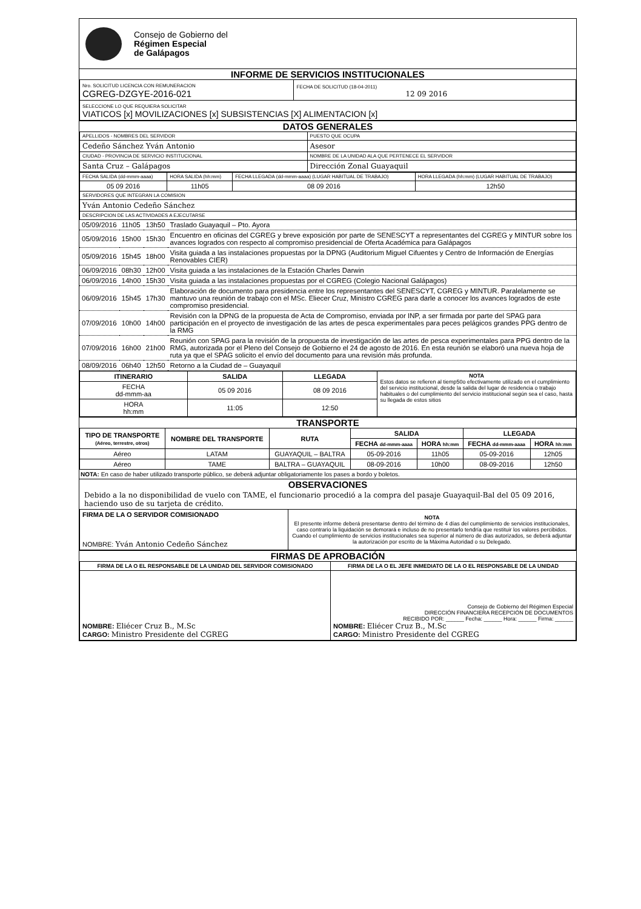Consejo de Gobierno del
Régimen Especial
de Galápagos
INFORME DE SERVICIOS INSTITUCIONALES
| Nro. SOLICITUD LICENCIA CON REMUNERACION CGREG-DZGYE-2016-021 | FECHA DE SOLICITUD (18-04-2011) 12 09 2016 |
| SELECCIONE LO QUE REQUIERA SOLICITAR VIATICOS [x] MOVILIZACIONES [x] SUBSISTENCIAS [X] ALIMENTACION [x] | |
DATOS GENERALES
| APELLIDOS - NOMBRES DEL SERVIDOR | PUESTO QUE OCUPA |
| Cedeño Sánchez Yván Antonio | Asesor |
| CIUDAD - PROVINCIA DE SERVICIO INSTITUCIONAL | NOMBRE DE LA UNIDAD ALA QUE PERTENECE EL SERVIDOR |
| Santa Cruz – Galápagos | Dirección Zonal Guayaquil |
| FECHA SALIDA (dd-mmm-aaaa) | HORA SALIDA (hh:mm) | FECHA LLEGADA (dd-mmm-aaaa) (LUGAR HABITUAL DE TRABAJO) | HORA LLEGADA (hh:mm) (LUGAR HABITUAL DE TRABAJO) |
| 05 09 2016 | 11h05 | 08 09 2016 | 12h50 |
| SERVIDORES QUE INTEGRAN LA COMISION | | | |
| Yván Antonio Cedeño Sánchez | | | |
| DESCRIPCION DE LAS ACTIVIDADES A EJECUTARSE | | | |
| 05/09/2016 | 11h05 | 13h50 | Traslado Guayaquil – Pto. Ayora |
| 05/09/2016 | 15h00 | 15h30 | Encuentro en oficinas del CGREG y breve exposición por parte de SENESCYT a representantes del CGREG y MINTUR sobre los avances logrados con respecto al compromiso presidencial de Oferta Académica para Galápagos |
| 05/09/2016 | 15h45 | 18h00 | Visita guiada a las instalaciones propuestas por la DPNG (Auditorium Miguel Cifuentes y Centro de Información de Energías Renovables CIER) |
| 06/09/2016 | 08h30 | 12h00 | Visita guiada a las instalaciones de la Estación Charles Darwin |
| 06/09/2016 | 14h00 | 15h30 | Visita guiada a las instalaciones propuestas por el CGREG (Colegio Nacional Galápagos) |
| 06/09/2016 | 15h45 | 17h30 | Elaboración de documento para presidencia entre los representantes del SENESCYT, CGREG y MINTUR. Paralelamente se mantuvo una reunión de trabajo con el MSc. Eliecer Cruz, Ministro CGREG para darle a conocer los avances logrados de este compromiso presidencial. |
| 07/09/2016 | 10h00 | 14h00 | Revisión con la DPNG de la propuesta de Acta de Compromiso, enviada por INP, a ser firmada por parte del SPAG para participación en el proyecto de investigación de las artes de pesca experimentales para peces pelágicos grandes PPG dentro de la RMG |
| 07/09/2016 | 16h00 | 21h00 | Reunión con SPAG para la revisión de la propuesta de investigación de las artes de pesca experimentales para PPG dentro de la RMG, autorizada por el Pleno del Consejo de Gobierno el 24 de agosto de 2016. En esta reunión se elaboró una nueva hoja de ruta ya que el SPAG solicito el envío del documento para una revisión más profunda. |
| 08/09/2016 | 06h40 | 12h50 | Retorno a la Ciudad de – Guayaquil |
| ITINERARIO | SALIDA | LLEGADA | NOTA Estos datos se refieren al tiemp50o efectivamente utilizado en el cumplimiento del servicio institucional, desde la salida del lugar de residencia o trabajo habituales o del cumplimiento del servicio institucional según sea el caso, hasta su llegada de estos sitios |
| FECHA dd-mmm-aa | 05 09 2016 | 08 09 2016 | |
| HORA hh:mm | 11:05 | 12:50 | |
TRANSPORTE
| TIPO DE TRANSPORTE (Aéreo, terrestre, otros) | NOMBRE DEL TRANSPORTE | RUTA | SALIDA | | LLEGADA | |
| --- | --- | --- | --- | --- | --- | --- |
| | | | FECHA dd-mmm-aaaa | HORA hh:mm | FECHA dd-mmm-aaaa | HORA hh:mm |
| Aéreo | LATAM | GUAYAQUIL – BALTRA | 05-09-2016 | 11h05 | 05-09-2016 | 12h05 |
| Aéreo | TAME | BALTRA – GUAYAQUIL | 08-09-2016 | 10h00 | 08-09-2016 | 12h50 |
NOTA: En caso de haber utilizado transporte público, se deberá adjuntar obligatoriamente los pases a bordo y boletos.
OBSERVACIONES
Debido a la no disponibilidad de vuelo con TAME, el funcionario procedió a la compra del pasaje Guayaquil-Bal del 05 09 2016, haciendo uso de su tarjeta de crédito.
| FIRMA DE LA O SERVIDOR COMISIONADO NOMBRE: Yván Antonio Cedeño Sánchez | NOTA El presente informe deberá presentarse dentro del término de 4 días del cumplimiento de servicios institucionales, caso contrario la liquidación se demorará e incluso de no presentarlo tendría que restituir los valores percibidos. Cuando el cumplimiento de servicios institucionales sea superior al número de días autorizados, se deberá adjuntar la autorización por escrito de la Máxima Autoridad o su Delegado. |
FIRMAS DE APROBACIÓN
| FIRMA DE LA O EL RESPONSABLE DE LA UNIDAD DEL SERVIDOR COMISIONADO | FIRMA DE LA O EL JEFE INMEDIATO DE LA O EL RESPONSABLE DE LA UNIDAD |
| NOMBRE: Eliécer Cruz B., M.Sc CARGO: Ministro Presidente del CGREG | Consejo de Gobierno del Régimen Especial DIRECCIÓN FINANCIERA RECEPCIÓN DE DOCUMENTOS RECIBIDO POR: ______ Fecha: ______ Hora: ______ Firma: ______ NOMBRE: Eliécer Cruz B., M.Sc CARGO: Ministro Presidente del CGREG |